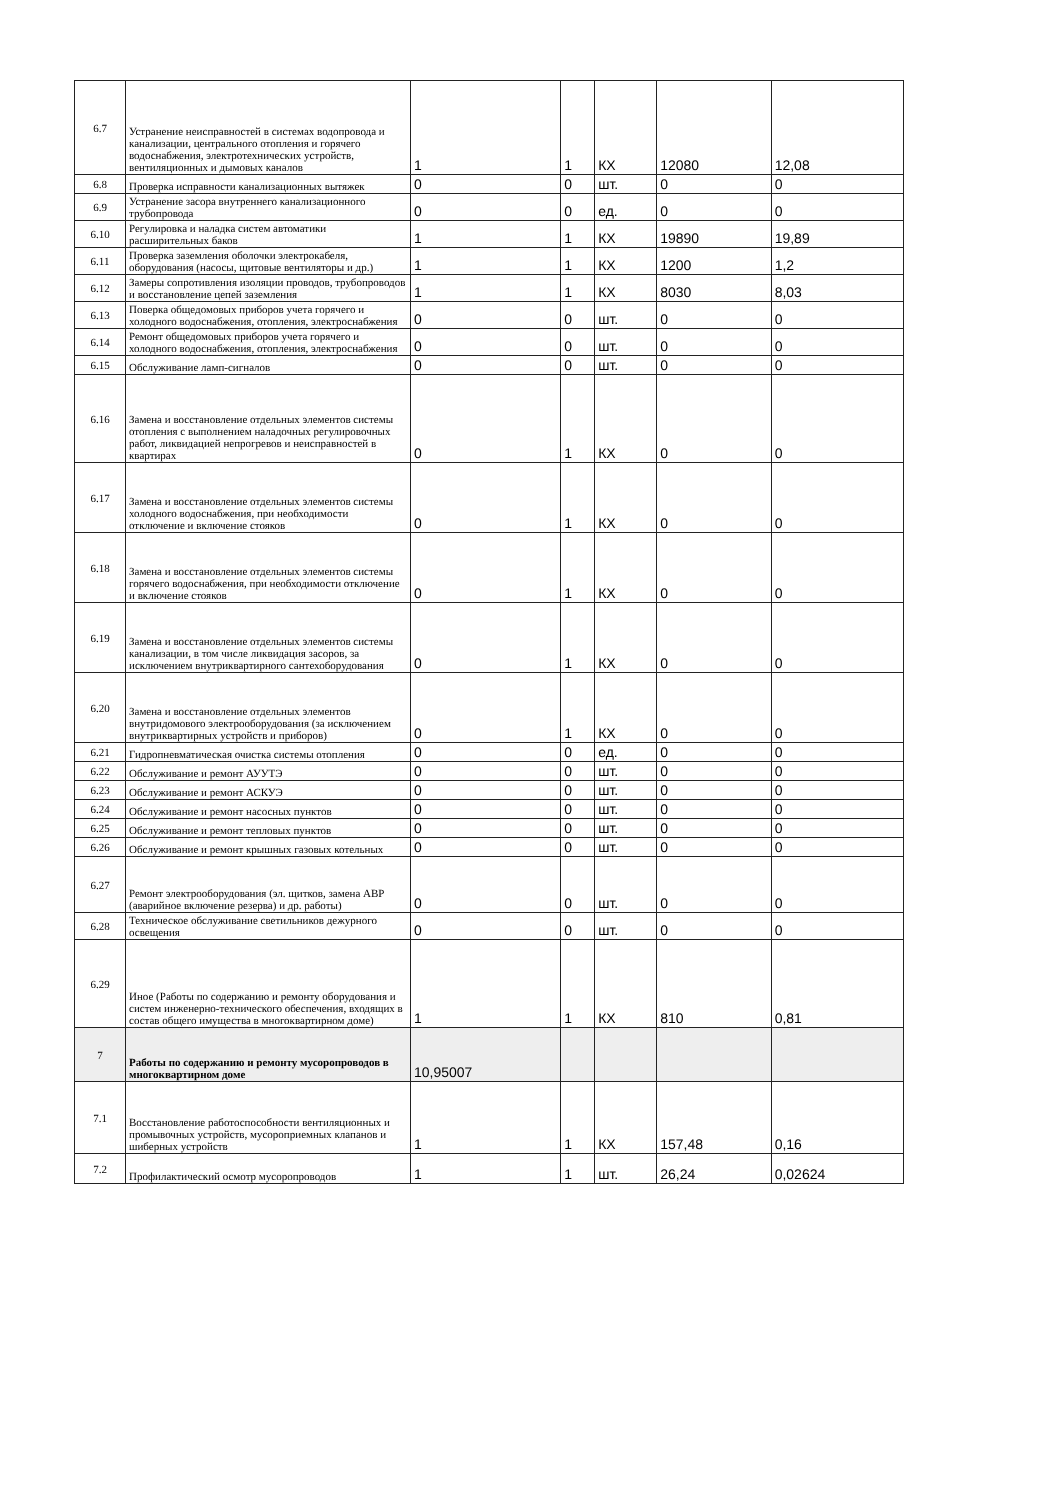| 6.7 | Устранение неисправностей в системах водопровода и канализации, центрального отопления и горячего водоснабжения, электротехнических устройств, вентиляционных и дымовых каналов | 1 | 1 | КХ | 12080 | 12,08 |
| 6.8 | Проверка исправности канализационных вытяжек | 0 | 0 | шт. | 0 | 0 |
| 6.9 | Устранение засора внутреннего канализационного трубопровода | 0 | 0 | ед. | 0 | 0 |
| 6.10 | Регулировка и наладка систем автоматики расширительных баков | 1 | 1 | КХ | 19890 | 19,89 |
| 6.11 | Проверка заземления оболочки электрокабеля, оборудования (насосы, щитовые вентиляторы и др.) | 1 | 1 | КХ | 1200 | 1,2 |
| 6.12 | Замеры сопротивления изоляции проводов, трубопроводов и восстановление цепей заземления | 1 | 1 | КХ | 8030 | 8,03 |
| 6.13 | Поверка общедомовых приборов учета горячего и холодного водоснабжения, отопления, электроснабжения | 0 | 0 | шт. | 0 | 0 |
| 6.14 | Ремонт общедомовых приборов учета горячего и холодного водоснабжения, отопления, электроснабжения | 0 | 0 | шт. | 0 | 0 |
| 6.15 | Обслуживание ламп-сигналов | 0 | 0 | шт. | 0 | 0 |
| 6.16 | Замена и восстановление отдельных элементов системы отопления с выполнением наладочных регулировочных работ, ликвидацией непрогревов и неисправностей в квартирах | 0 | 1 | КХ | 0 | 0 |
| 6.17 | Замена и восстановление отдельных элементов системы холодного водоснабжения, при необходимости отключение и включение стояков | 0 | 1 | КХ | 0 | 0 |
| 6.18 | Замена и восстановление отдельных элементов системы горячего водоснабжения, при необходимости отключение и включение стояков | 0 | 1 | КХ | 0 | 0 |
| 6.19 | Замена и восстановление отдельных элементов системы канализации, в том числе ликвидация засоров, за исключением внутриквартирного сантехоборудования | 0 | 1 | КХ | 0 | 0 |
| 6.20 | Замена и восстановление отдельных элементов внутридомового электрооборудования (за исключением внутриквартирных устройств и приборов) | 0 | 1 | КХ | 0 | 0 |
| 6.21 | Гидропневматическая очистка системы отопления | 0 | 0 | ед. | 0 | 0 |
| 6.22 | Обслуживание и ремонт АУУТЭ | 0 | 0 | шт. | 0 | 0 |
| 6.23 | Обслуживание и ремонт АСКУЭ | 0 | 0 | шт. | 0 | 0 |
| 6.24 | Обслуживание и ремонт насосных пунктов | 0 | 0 | шт. | 0 | 0 |
| 6.25 | Обслуживание и ремонт тепловых пунктов | 0 | 0 | шт. | 0 | 0 |
| 6.26 | Обслуживание и ремонт крышных газовых котельных | 0 | 0 | шт. | 0 | 0 |
| 6.27 | Ремонт электрооборудования (эл. щитков, замена АВР (аварийное включение резерва) и др. работы) | 0 | 0 | шт. | 0 | 0 |
| 6.28 | Техническое обслуживание светильников дежурного освещения | 0 | 0 | шт. | 0 | 0 |
| 6.29 | Иное (Работы по содержанию и ремонту оборудования и систем инженерно-технического обеспечения, входящих в состав общего имущества в многоквартирном доме) | 1 | 1 | КХ | 810 | 0,81 |
| 7 | Работы по содержанию и ремонту мусоропроводов в многоквартирном доме | 10,95007 | | | | |
| 7.1 | Восстановление работоспособности вентиляционных и промывочных устройств, мусороприемных клапанов и шиберных устройств | 1 | 1 | КХ | 157,48 | 0,16 |
| 7.2 | Профилактический осмотр мусоропроводов | 1 | 1 | шт. | 26,24 | 0,02624 |